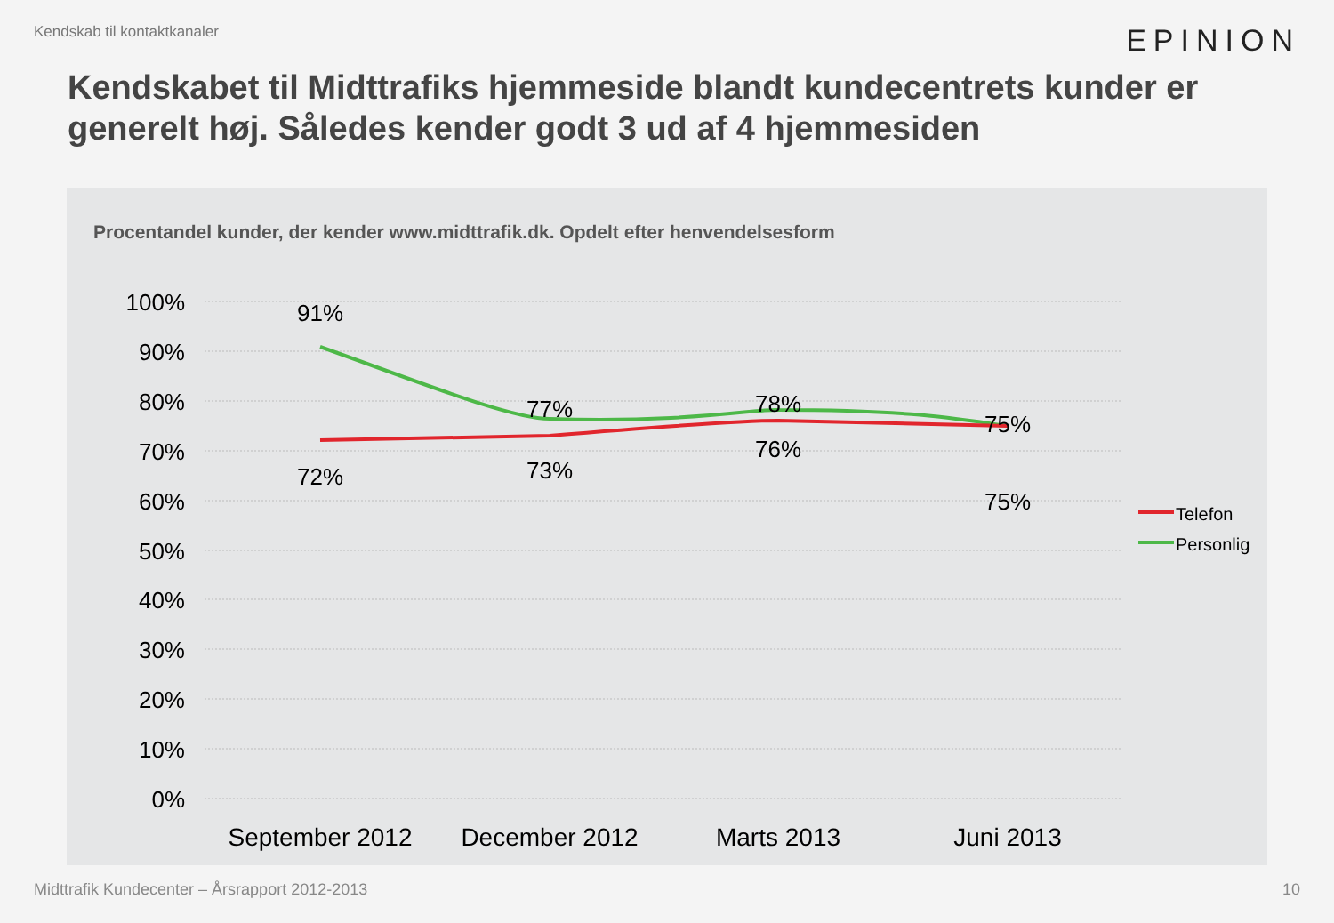Kendskab til kontaktkanaler EPINION
Kendskabet til Midttrafiks hjemmeside blandt kundecentrets kunder er generelt høj. Således kender godt 3 ud af 4 hjemmesiden
Procentandel kunder, der kender www.midttrafik.dk. Opdelt efter henvendelsesform
100%
90%
80%
70%
60%
50%
40%
30%
20%
10%
0%
91%
77%
78%
75%
72%
73%
76%
75%
September 2012
December 2012
Marts 2013
Juni 2013
Telefon
Personlig
Midttrafik Kundecenter – Årsrapport 2012-2013 10